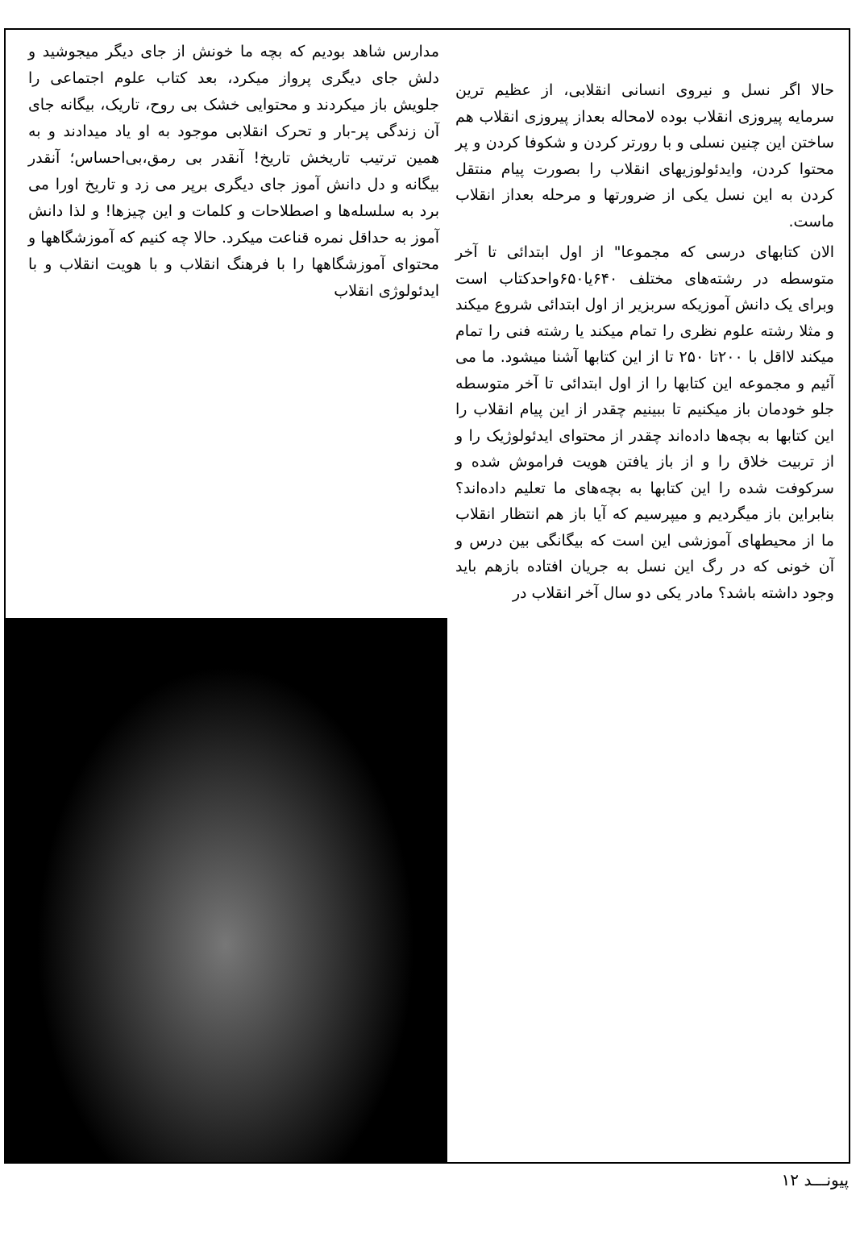حالا اگر نسل و نیروی انسانی انقلابی، از عظیم ترین سرمایه پیروزی انقلاب بوده لامحاله بعداز پیروزی انقلاب هم ساختن این چنین نسلی و با رورتر کردن و شکوفا کردن و پر محتوا کردن، وایدئولوزیهای انقلاب را بصورت پیام منتقل کردن به این نسل یکی از ضرورتها و مرحله بعداز انقلاب ماست.
الان کتابهای درسی که مجموعا" از اول ابتدائی تا آخر متوسطه در رشته‌های مختلف ۶۴۰یا۶۵۰واحدکتاب است وبرای یک دانش آموزیکه سربزیر از اول ابتدائی شروع میکند و مثلا رشته علوم نظری را تمام میکند یا رشته فنی را تمام میکند لااقل با ۲۰۰تا ۲۵۰ تا از این کتابها آشنا میشود. ما می آئیم و مجموعه این کتابها را از اول ابتدائی تا آخر متوسطه جلو خودمان باز میکنیم تا ببینیم چقدر از این پیام انقلاب را این کتابها به بچه‌ها داده‌اند چقدر از محتوای ایدئولوژیک را و از تربیت خلاق را و از باز یافتن هویت فراموش شده و سرکوفت شده را این کتابها به بچه‌های ما تعلیم داده‌اند؟ بنابراین باز میگردیم و میپرسیم که آیا باز هم انتظار انقلاب ما از محیطهای آموزشی این است که بیگانگی بین درس و آن خونی که در رگ این نسل به جریان افتاده بازهم باید وجود داشته باشد؟ مادر یکی دو سال آخر انقلاب در
مدارس شاهد بودیم که بچه ما خونش از جای دیگر میجوشید و دلش جای دیگری پرواز میکرد، بعد کتاب علوم اجتماعی را جلویش باز میکردند و محتوایی خشک بی روح، تاریک، بیگانه جای آن زندگی پر-بار و تحرک انقلابی موجود به او یاد میدادند و به همین ترتیب تاریخش تاریخ! آنقدر بی رمق،بی‌احساس؛ آنقدر بیگانه و دل دانش آموز جای دیگری برپر می زد و تاریخ اورا می برد به سلسله‌ها و اصطلاحات و کلمات و این چیزها! و لذا دانش آموز به حداقل نمره قناعت میکرد. حالا چه کنیم که آموزشگاهها و محتوای آموزشگاهها را با فرهنگ انقلاب و با هویت انقلاب و با ایدئولوژی انقلاب
پیونـــد ۱۲